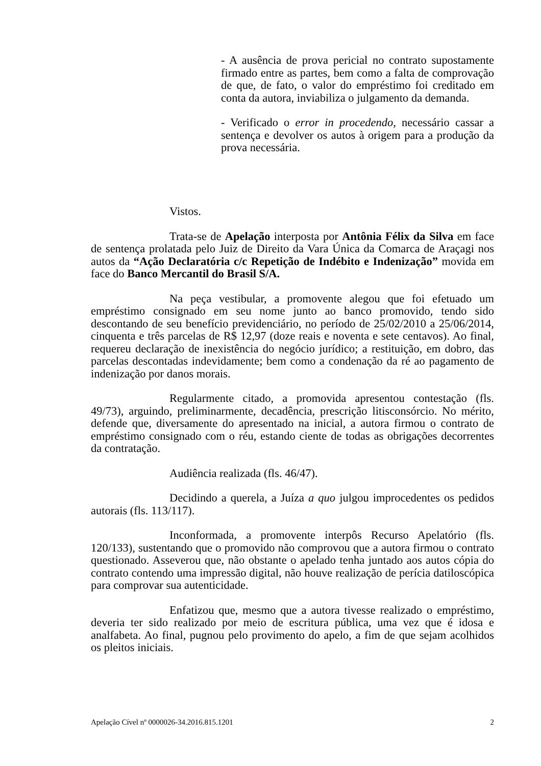- A ausência de prova pericial no contrato supostamente firmado entre as partes, bem como a falta de comprovação de que, de fato, o valor do empréstimo foi creditado em conta da autora, inviabiliza o julgamento da demanda.
- Verificado o error in procedendo, necessário cassar a sentença e devolver os autos à origem para a produção da prova necessária.
Vistos.
Trata-se de Apelação interposta por Antônia Félix da Silva em face de sentença prolatada pelo Juiz de Direito da Vara Única da Comarca de Araçagi nos autos da “Ação Declaratória c/c Repetição de Indébito e Indenização” movida em face do Banco Mercantil do Brasil S/A.
Na peça vestibular, a promovente alegou que foi efetuado um empréstimo consignado em seu nome junto ao banco promovido, tendo sido descontando de seu benefício previdenciário, no período de 25/02/2010 a 25/06/2014, cinquenta e três parcelas de R$ 12,97 (doze reais e noventa e sete centavos). Ao final, requereu declaração de inexistência do negócio jurídico; a restituição, em dobro, das parcelas descontadas indevidamente; bem como a condenação da ré ao pagamento de indenização por danos morais.
Regularmente citado, a promovida apresentou contestação (fls. 49/73), arguindo, preliminarmente, decadência, prescrição litisconsórcio. No mérito, defende que, diversamente do apresentado na inicial, a autora firmou o contrato de empréstimo consignado com o réu, estando ciente de todas as obrigações decorrentes da contratação.
Audiência realizada (fls. 46/47).
Decidindo a querela, a Juíza a quo julgou improcedentes os pedidos autorais (fls. 113/117).
Inconformada, a promovente interpôs Recurso Apelatório (fls. 120/133), sustentando que o promovido não comprovou que a autora firmou o contrato questionado. Asseverou que, não obstante o apelado tenha juntado aos autos cópia do contrato contendo uma impressão digital, não houve realização de perícia datiloscópica para comprovar sua autenticidade.
Enfatizou que, mesmo que a autora tivesse realizado o empréstimo, deveria ter sido realizado por meio de escritura pública, uma vez que é idosa e analfabeta. Ao final, pugnou pelo provimento do apelo, a fim de que sejam acolhidos os pleitos iniciais.
Apelação Cível nº 0000026-34.2016.815.1201 2